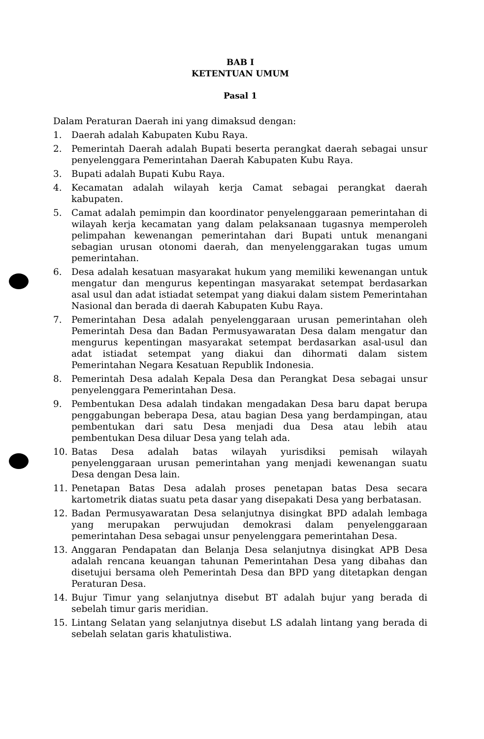BAB I
KETENTUAN UMUM
Pasal 1
Dalam Peraturan Daerah ini yang dimaksud dengan:
1. Daerah adalah Kabupaten Kubu Raya.
2. Pemerintah Daerah adalah Bupati beserta perangkat daerah sebagai unsur penyelenggara Pemerintahan Daerah Kabupaten Kubu Raya.
3. Bupati adalah Bupati Kubu Raya.
4. Kecamatan adalah wilayah kerja Camat sebagai perangkat daerah kabupaten.
5. Camat adalah pemimpin dan koordinator penyelenggaraan pemerintahan di wilayah kerja kecamatan yang dalam pelaksanaan tugasnya memperoleh pelimpahan kewenangan pemerintahan dari Bupati untuk menangani sebagian urusan otonomi daerah, dan menyelenggarakan tugas umum pemerintahan.
6. Desa adalah kesatuan masyarakat hukum yang memiliki kewenangan untuk mengatur dan mengurus kepentingan masyarakat setempat berdasarkan asal usul dan adat istiadat setempat yang diakui dalam sistem Pemerintahan Nasional dan berada di daerah Kabupaten Kubu Raya.
7. Pemerintahan Desa adalah penyelenggaraan urusan pemerintahan oleh Pemerintah Desa dan Badan Permusyawaratan Desa dalam mengatur dan mengurus kepentingan masyarakat setempat berdasarkan asal-usul dan adat istiadat setempat yang diakui dan dihormati dalam sistem Pemerintahan Negara Kesatuan Republik Indonesia.
8. Pemerintah Desa adalah Kepala Desa dan Perangkat Desa sebagai unsur penyelenggara Pemerintahan Desa.
9. Pembentukan Desa adalah tindakan mengadakan Desa baru dapat berupa penggabungan beberapa Desa, atau bagian Desa yang berdampingan, atau pembentukan dari satu Desa menjadi dua Desa atau lebih atau pembentukan Desa diluar Desa yang telah ada.
10. Batas Desa adalah batas wilayah yurisdiksi pemisah wilayah penyelenggaraan urusan pemerintahan yang menjadi kewenangan suatu Desa dengan Desa lain.
11. Penetapan Batas Desa adalah proses penetapan batas Desa secara kartometrik diatas suatu peta dasar yang disepakati Desa yang berbatasan.
12. Badan Permusyawaratan Desa selanjutnya disingkat BPD adalah lembaga yang merupakan perwujudan demokrasi dalam penyelenggaraan pemerintahan Desa sebagai unsur penyelenggara pemerintahan Desa.
13. Anggaran Pendapatan dan Belanja Desa selanjutnya disingkat APB Desa adalah rencana keuangan tahunan Pemerintahan Desa yang dibahas dan disetujui bersama oleh Pemerintah Desa dan BPD yang ditetapkan dengan Peraturan Desa.
14. Bujur Timur yang selanjutnya disebut BT adalah bujur yang berada di sebelah timur garis meridian.
15. Lintang Selatan yang selanjutnya disebut LS adalah lintang yang berada di sebelah selatan garis khatulistiwa.